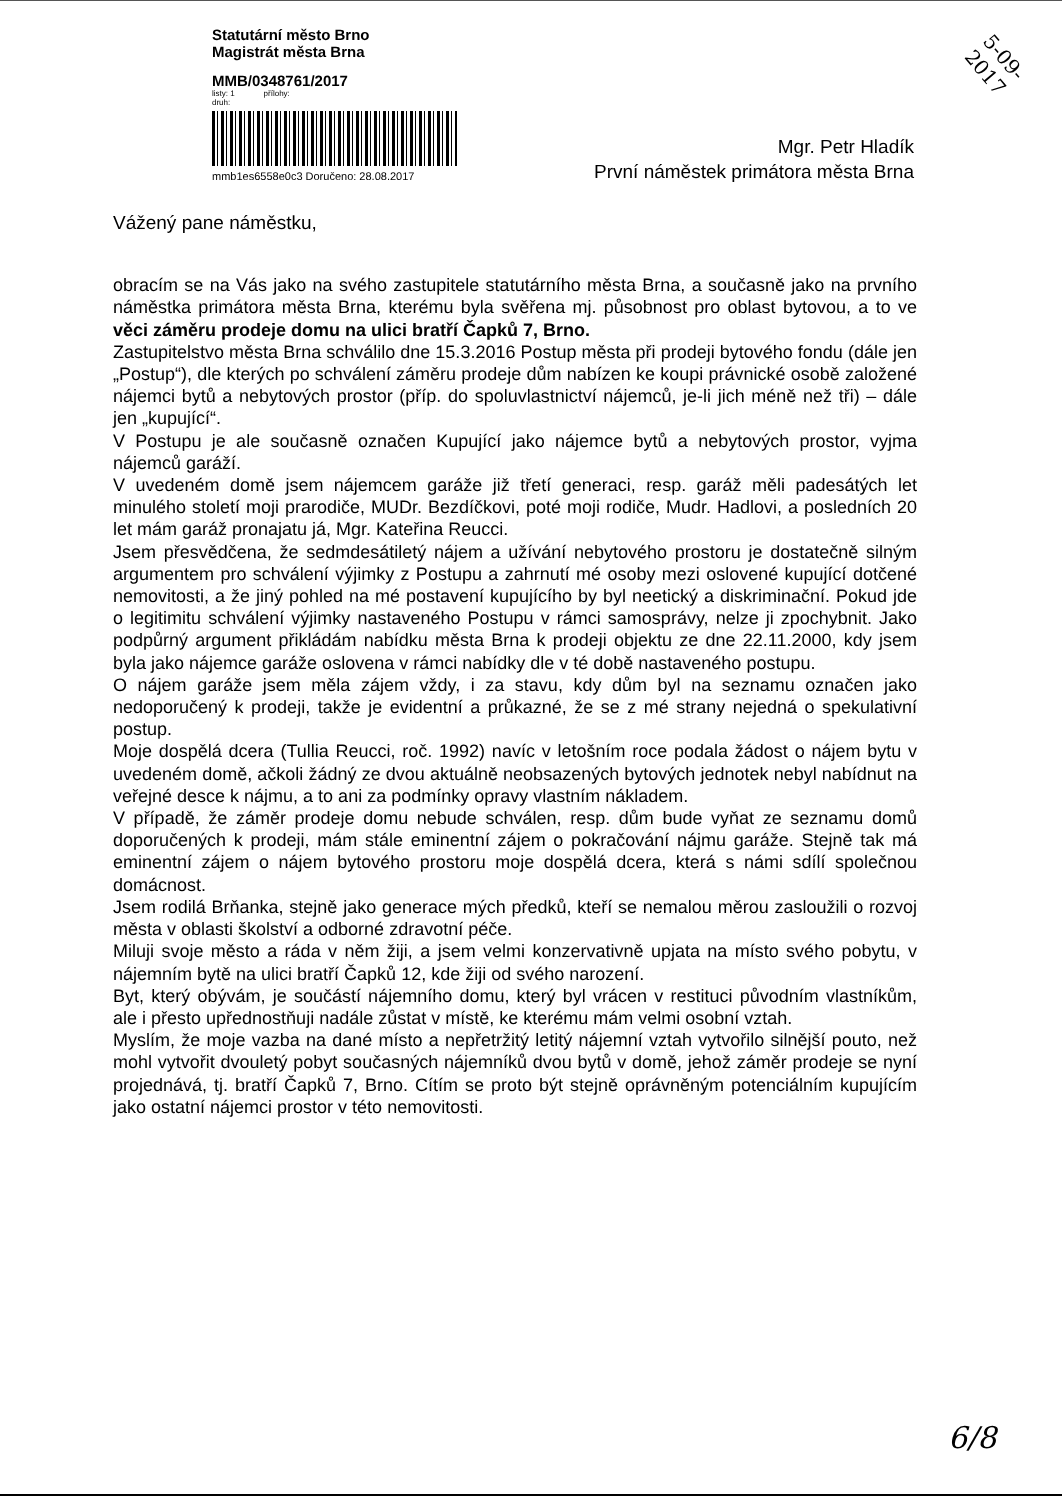Statutární město Brno
Magistrát města Brna
MMB/0348761/2017
listy: 1 přílohy:
druh:
mmb1es6558e0c3 Doručeno: 28.08.2017
5-09-2017
Mgr. Petr Hladík
První náměstek primátora města Brna
Vážený pane náměstku,
obracím se na Vás jako na svého zastupitele statutárního města Brna, a současně jako na prvního náměstka primátora města Brna, kterému byla svěřena mj. působnost pro oblast bytovou, a to ve věci záměru prodeje domu na ulici bratří Čapků 7, Brno.
Zastupitelstvo města Brna schválilo dne 15.3.2016 Postup města při prodeji bytového fondu (dále jen „Postup“), dle kterých po schválení záměru prodeje dům nabízen ke koupi právnické osobě založené nájemci bytů a nebytových prostor (příp. do spoluvlastnictví nájemců, je-li jich méně než tři) – dále jen „kupující“.
V Postupu je ale současně označen Kupující jako nájemce bytů a nebytových prostor, vyjma nájemců garáží.
V uvedeném domě jsem nájemcem garáže již třetí generaci, resp. garáž měli padesátých let minulého století moji prarodiče, MUDr. Bezdíčkovi, poté moji rodiče, Mudr. Hadlovi, a posledních 20 let mám garáž pronajatu já, Mgr. Kateřina Reucci.
Jsem přesvědčena, že sedmdesátiletý nájem a užívání nebytového prostoru je dostatečně silným argumentem pro schválení výjimky z Postupu a zahrnutí mé osoby mezi oslovené kupující dotčené nemovitosti, a že jiný pohled na mé postavení kupujícího by byl neetický a diskriminační. Pokud jde o legitimitu schválení výjimky nastaveného Postupu v rámci samosprávy, nelze ji zpochybnit. Jako podpůrný argument přikládám nabídku města Brna k prodeji objektu ze dne 22.11.2000, kdy jsem byla jako nájemce garáže oslovena v rámci nabídky dle v té době nastaveného postupu.
O nájem garáže jsem měla zájem vždy, i za stavu, kdy dům byl na seznamu označen jako nedoporučený k prodeji, takže je evidentní a průkazné, že se z mé strany nejedná o spekulativní postup.
Moje dospělá dcera (Tullia Reucci, roč. 1992) navíc v letošním roce podala žádost o nájem bytu v uvedeném domě, ačkoli žádný ze dvou aktuálně neobsazených bytových jednotek nebyl nabídnut na veřejné desce k nájmu, a to ani za podmínky opravy vlastním nákladem.
V případě, že záměr prodeje domu nebude schválen, resp. dům bude vyňat ze seznamu domů doporučených k prodeji, mám stále eminentní zájem o pokračování nájmu garáže. Stejně tak má eminentní zájem o nájem bytového prostoru moje dospělá dcera, která s námi sdílí společnou domácnost.
Jsem rodilá Brňanka, stejně jako generace mých předků, kteří se nemalou měrou zasloužili o rozvoj města v oblasti školství a odborné zdravotní péče.
Miluji svoje město a ráda v něm žiji, a jsem velmi konzervativně upjata na místo svého pobytu, v nájemním bytě na ulici bratří Čapků 12, kde žiji od svého narození.
Byt, který obývám, je součástí nájemního domu, který byl vrácen v restituci původním vlastníkům, ale i přesto upřednostňuji nadále zůstat v místě, ke kterému mám velmi osobní vztah.
Myslím, že moje vazba na dané místo a nepřetržitý letitý nájemní vztah vytvořilo silnější pouto, než mohl vytvořit dvouletý pobyt současných nájemníků dvou bytů v domě, jehož záměr prodeje se nyní projednává, tj. bratří Čapků 7, Brno. Cítím se proto být stejně oprávněným potenciálním kupujícím jako ostatní nájemci prostor v této nemovitosti.
6/8